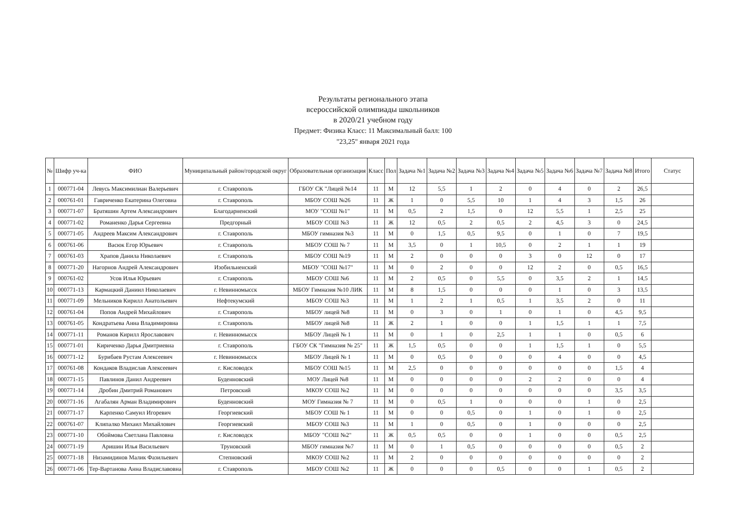Результаты регионального этапа
всероссийской олимпиады школьников
в 2020/21 учебном году
Предмет: Физика Класс: 11 Максимальный балл: 100
"23,25" января 2021 года
| № | Шифр уч-ка | ФИО | Муниципальный район/городской округ | Образовательная организация | Класс | Пол | Задача №1 | Задача №2 | Задача №3 | Задача №4 | Задача №5 | Задача №6 | Задача №7 | Задача №8 | Итого | Статус |
| --- | --- | --- | --- | --- | --- | --- | --- | --- | --- | --- | --- | --- | --- | --- | --- | --- |
| 1 | 000771-04 | Левусь Максимилиан Валерьевич | г. Ставрополь | ГБОУ СК "Лицей №14 | 11 | М | 12 | 5,5 | 1 | 2 | 0 | 4 | 0 | 2 | 26,5 | |
| 2 | 000761-01 | Гавриченко Екатерина Олеговна | г. Ставрополь | МБОУ СОШ №26 | 11 | Ж | 1 | 0 | 5,5 | 10 | 1 | 4 | 3 | 1,5 | 26 | |
| 3 | 000771-07 | Братяшин Артем Александрович | Благодарненский | МОУ "СОШ №1" | 11 | М | 0,5 | 2 | 1,5 | 0 | 12 | 5,5 | 1 | 2,5 | 25 | |
| 4 | 000771-02 | Романенко Дарья Сергеевна | Предгорный | МБОУ СОШ №3 | 11 | Ж | 12 | 0,5 | 2 | 0,5 | 2 | 4,5 | 3 | 0 | 24,5 | |
| 5 | 000771-05 | Андреев Максим Александрович | г. Ставрополь | МБОУ гимназия №3 | 11 | М | 0 | 1,5 | 0,5 | 9,5 | 0 | 1 | 0 | 7 | 19,5 | |
| 6 | 000761-06 | Васюк Егор Юрьевич | г. Ставрополь | МБОУ СОШ № 7 | 11 | М | 3,5 | 0 | 1 | 10,5 | 0 | 2 | 1 | 1 | 19 | |
| 7 | 000761-03 | Храпов Данила Николаевич | г. Ставрополь | МБОУ СОШ №19 | 11 | М | 2 | 0 | 0 | 0 | 3 | 0 | 12 | 0 | 17 | |
| 8 | 000771-20 | Нагорнов Андрей Александрович | Изобильненский | МБОУ "СОШ №17" | 11 | М | 0 | 2 | 0 | 0 | 12 | 2 | 0 | 0,5 | 16,5 | |
| 9 | 000761-02 | Усов Илья Юрьевич | г. Ставрополь | МБОУ СОШ №6 | 11 | М | 2 | 0,5 | 0 | 5,5 | 0 | 3,5 | 2 | 1 | 14,5 | |
| 10 | 000771-13 | Кармацкий Даниил Николаевич | г. Невинномысск | МБОУ Гимназия №10 ЛИК | 11 | М | 8 | 1,5 | 0 | 0 | 0 | 1 | 0 | 3 | 13,5 | |
| 11 | 000771-09 | Мельников Кирилл Анатольевич | Нефтекумский | МБОУ СОШ №3 | 11 | М | 1 | 2 | 1 | 0,5 | 1 | 3,5 | 2 | 0 | 11 | |
| 12 | 000761-04 | Попов Андрей Михайлович | г. Ставрополь | МБОУ лицей №8 | 11 | М | 0 | 3 | 0 | 1 | 0 | 1 | 0 | 4,5 | 9,5 | |
| 13 | 000761-05 | Кондратьева Анна Владимировна | г. Ставрополь | МБОУ лицей №8 | 11 | Ж | 2 | 1 | 0 | 0 | 1 | 1,5 | 1 | 1 | 7,5 | |
| 14 | 000771-11 | Романов Кирилл Ярославович | г. Невинномысск | МБОУ Лицей № 1 | 11 | М | 0 | 1 | 0 | 2,5 | 1 | 1 | 0 | 0,5 | 6 | |
| 15 | 000771-01 | Кириченко Дарья Дмитриевна | г. Ставрополь | ГБОУ СК "Гимназия № 25" | 11 | Ж | 1,5 | 0,5 | 0 | 0 | 1 | 1,5 | 1 | 0 | 5,5 | |
| 16 | 000771-12 | Бурибаев Рустам Алексеевич | г. Невинномысск | МБОУ Лицей № 1 | 11 | М | 0 | 0,5 | 0 | 0 | 0 | 4 | 0 | 0 | 4,5 | |
| 17 | 000761-08 | Кондаков Владислав Алексеевич | г. Кисловодск | МБОУ СОШ №15 | 11 | М | 2,5 | 0 | 0 | 0 | 0 | 0 | 0 | 1,5 | 4 | |
| 18 | 000771-15 | Павлинов Данил Андреевич | Буденновский | МОУ Лицей №8 | 11 | М | 0 | 0 | 0 | 0 | 2 | 2 | 0 | 0 | 4 | |
| 19 | 000771-14 | Дробин Дмитрий Романович | Петровский | МКОУ СОШ №2 | 11 | М | 0 | 0 | 0 | 0 | 0 | 0 | 0 | 3,5 | 3,5 | |
| 20 | 000771-16 | Агабалян Арман Владимирович | Буденновский | МОУ Гимназия № 7 | 11 | М | 0 | 0,5 | 1 | 0 | 0 | 0 | 1 | 0 | 2,5 | |
| 21 | 000771-17 | Карпенко Самуил Игоревич | Георгиевский | МБОУ СОШ № 1 | 11 | М | 0 | 0 | 0,5 | 0 | 1 | 0 | 1 | 0 | 2,5 | |
| 22 | 000761-07 | Клипалко Михаил Михайлович | Георгиевский | МБОУ СОШ №3 | 11 | М | 1 | 0 | 0,5 | 0 | 1 | 0 | 0 | 0 | 2,5 | |
| 23 | 000771-10 | Обоймова Светлана Павловна | г. Кисловодск | МБОУ "СОШ №2" | 11 | Ж | 0,5 | 0,5 | 0 | 0 | 1 | 0 | 0 | 0,5 | 2,5 | |
| 24 | 000771-19 | Аришин Илья Васильевич | Труновский | МБОУ гимназия №7 | 11 | М | 0 | 1 | 0,5 | 0 | 0 | 0 | 0 | 0,5 | 2 | |
| 25 | 000771-18 | Низамидинов Малик Фазильевич | Степновский | МКОУ СОШ №2 | 11 | М | 2 | 0 | 0 | 0 | 0 | 0 | 0 | 0 | 2 | |
| 26 | 000771-06 | Тер-Вартанова Анна Владиславовна | г. Ставрополь | МБОУ СОШ №2 | 11 | Ж | 0 | 0 | 0 | 0,5 | 0 | 0 | 1 | 0,5 | 2 | |